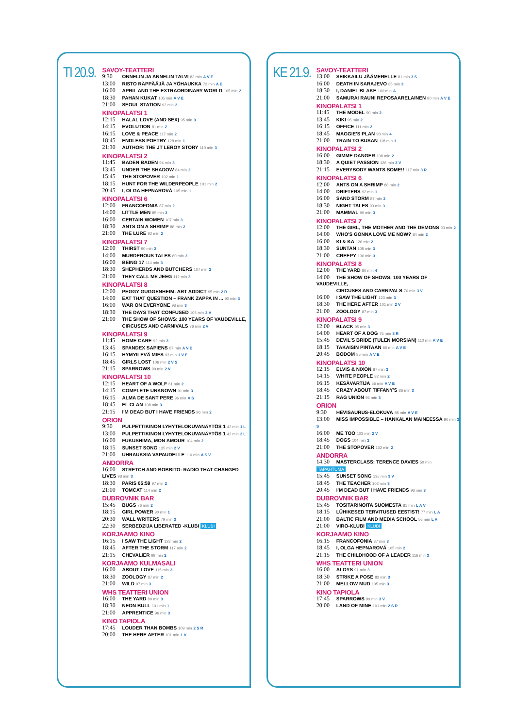TI 20.9.
SAVOY-TEATTERI
9:30 ONNELIN JA ANNELIN TALVI 83 min A V E
13:00 RISTO RÄPPÄÄJÄ JA YÖHAUKKA 72 min A E
16:00 APRIL AND THE EXTRAORDINARY WORLD 105 min 2
18:30 PAHAN KUKAT 105 min A V E
21:00 SEOUL STATION 92 min 2
KINOPALATSI 1
12:15 HALAL LOVE (AND SEX) 95 min 3
14:15 EVOLUTION 81 min 2
16:15 LOVE & PEACE 117 min 2
18:45 ENDLESS POETRY 128 min 1
21:30 AUTHOR: THE JT LEROY STORY 110 min 3
KINOPALATSI 2
11:45 BADEN BADEN 94 min 3
13:45 UNDER THE SHADOW 84 min 2
15:45 THE STOPOVER 102 min 1
18:15 HUNT FOR THE WILDERPEOPLE 101 min 2
20:45 I, OLGA HEPNAROVÁ 105 min 1
KINOPALATSI 6
12:00 FRANCOFONIA 87 min 2
14:00 LITTLE MEN 85 min 3
16:00 CERTAIN WOMEN 107 min 3
18:30 ANTS ON A SHRIMP 88 min 2
21:00 THE LURE 92 min 2
KINOPALATSI 7
12:00 THIRST 90 min 2
14:00 MURDEROUS TALES 80 min 3
16:00 BEING 17 114 min 3
18:30 SHEPHERDS AND BUTCHERS 107 min 2
21:00 THEY CALL ME JEEG 112 min 3
KINOPALATSI 8
12:00 PEGGY GUGGENHEIM: ART ADDICT 95 min 2 R
14:00 EAT THAT QUESTION – FRANK ZAPPA IN ... 90 min 3
16:00 WAR ON EVERYONE 98 min 3
18:30 THE DAYS THAT CONFUSED 105 min 2 V
21:00 THE SHOW OF SHOWS: 100 YEARS OF VAUDEVILLE,
CIRCUSES AND CARNIVALS 76 min 2 V
KINOPALATSI 9
11:45 HOME CARE 92 min 3
13:45 SPANDEX SAPIENS 87 min A V E
16:15 HYMYILEVÄ MIES 93 min 1 V E
18:45 GIRLS LOST 106 min 2 V S
21:15 SPARROWS 99 min 2 V
KINOPALATSI 10
12:15 HEART OF A WOLF 61 min 2
14:15 COMPLETE UNKNOWN 91 min 3
16:15 ALMA DE SANT PERE 96 min A S
18:45 EL CLAN 108 min 3
21:15 I'M DEAD BUT I HAVE FRIENDS 96 min 2
ORION
9:30 PULPETTIKINON LYHYTELOKUVANÄYTÖS 1 42 min 1 L
13:00 PULPETTIKINON LYHYTELOKUVANÄYTÖS 1 42 min 2 L
16:00 FUKUSHIMA, MON AMOUR 104 min 2
18:15 SUNSET SONG 135 min 2 V
21:00 UHRAUKSIA VAPAUDELLE 110 min A S V
ANDORRA
16:00 STRETCH AND BOBBITO: RADIO THAT CHANGED LIVES 98 min 3
18:30 PARIS 05:59 97 min 2
21:00 TOMCAT 114 min 2
DUBROVNIK BAR
15:45 BUGS 76 min 2
18:15 GIRL POWER 90 min 1
20:30 WALL WRITERS 79 min 3
22:30 SERBEDZIJA LIBERATED -KLUBI KLUBI
KORJAAMO KINO
16:15 I SAW THE LIGHT 123 min 2
18:45 AFTER THE STORM 117 min 2
21:15 CHEVALIER 99 min 2
KORJAAMO KULMASALI
16:00 ABOUT LOVE 115 min 3
18:30 ZOOLOGY 87 min 2
21:00 WILD 97 min 3
WHS TEATTERI UNION
16:00 THE YARD 80 min 3
18:30 NEON BULL 101 min 1
21:00 APPRENTICE 96 min 3
KINO TAPIOLA
17:45 LOUDER THAN BOMBS 109 min 2 S R
20:00 THE HERE AFTER 101 min 1 V
KE 21.9.
SAVOY-TEATTERI
13:00 SEIKKAILU JÄÄMERELLE 81 min 3 S
16:00 DEATH IN SARAJEVO 85 min 3
18:30 I, DANIEL BLAKE 100 min A
21:00 SAMURAI RAUNI REPOSAARELAINEN 80 min A V E
KINOPALATSI 1
11:45 THE MODEL 90 min 2
13:45 KIKI 95 min 2
16:15 OFFICE 111 min 2
18:45 MAGGIE'S PLAN 98 min 4
21:00 TRAIN TO BUSAN 118 min 1
KINOPALATSI 2
16:00 GIMME DANGER 108 min 2
18:30 A QUIET PASSION 126 min 3 V
21:15 EVERYBODY WANTS SOME!! 117 min 3 R
KINOPALATSI 6
12:00 ANTS ON A SHRIMP 88 min 2
14:00 DRIFTERS 92 min 1
16:00 SAND STORM 87 min 2
18:30 NIGHT TALES 93 min 3
21:00 MAMMAL 99 min 3
KINOPALATSI 7
12:00 THE GIRL, THE MOTHER AND THE DEMONS 93 min 2
14:00 WHO'S GONNA LOVE ME NOW? 84 min 2
16:00 KI & KA 126 min 2
18:30 SUNTAN 105 min 3
21:00 CREEPY 130 min 3
KINOPALATSI 8
12:00 THE YARD 80 min 4
14:00 THE SHOW OF SHOWS: 100 YEARS OF VAUDEVILLE,
CIRCUSES AND CARNIVALS 76 min 3 V
16:00 I SAW THE LIGHT 123 min 3
18:30 THE HERE AFTER 101 min 2 V
21:00 ZOOLOGY 87 min 3
KINOPALATSI 9
12:00 BLACK 95 min 3
14:00 HEART OF A DOG 75 min 3 R
15:45 DEVIL'S BRIDE (TULEN MORSIAN) 110 min A V E
18:15 TAKAISIN PINTAAN 85 min A V E
20:45 BODOM 85 min A V E
KINOPALATSI 10
12:15 ELVIS & NIXON 87 min 3
14:15 WHITE PEOPLE 82 min 2
16:15 KESÄVARTIJA 55 min A V E
18:45 CRAZY ABOUT TIFFANY'S 86 min 3
21:15 RAG UNION 96 min 3
ORION
9:30 HEVISAURUS-ELOKUVA 85 min A V E
13:00 MISS IMPOSSIBLE – HANKALAN MAINEESSA 90 min 3 S
16:00 ME TOO 103 min 2 V
18:45 DOGS 104 min 2
21:00 THE STOPOVER 102 min 2
ANDORRA
14:30 MASTERCLASS: TERENCE DAVIES 50 min TAPAHTUMA
15:45 SUNSET SONG 135 min 3 V
18:45 THE TEACHER 102 min 3
20:45 I'M DEAD BUT I HAVE FRIENDS 96 min 3
DUBROVNIK BAR
15:45 TOSITARINOITA SUOMESTA 81 min L A V
18:15 LÜHIKESED TERVITUSED EESTIST! 77 min L A
21:00 BALTIC FILM AND MEDIA SCHOOL 56 min L A
21:00 VIRO-KLUBI KLUBI
KORJAAMO KINO
16:15 FRANCOFONIA 87 min 3
18:45 I, OLGA HEPNAROVÁ 105 min 2
21:15 THE CHILDHOOD OF A LEADER 116 min 3
WHS TEATTERI UNION
16:00 ALOYS 91 min 3
18:30 STRIKE A POSE 83 min 3
21:00 MELLOW MUD 105 min 3
KINO TAPIOLA
17:45 SPARROWS 99 min 3 V
20:00 LAND OF MINE 101 min 2 S R